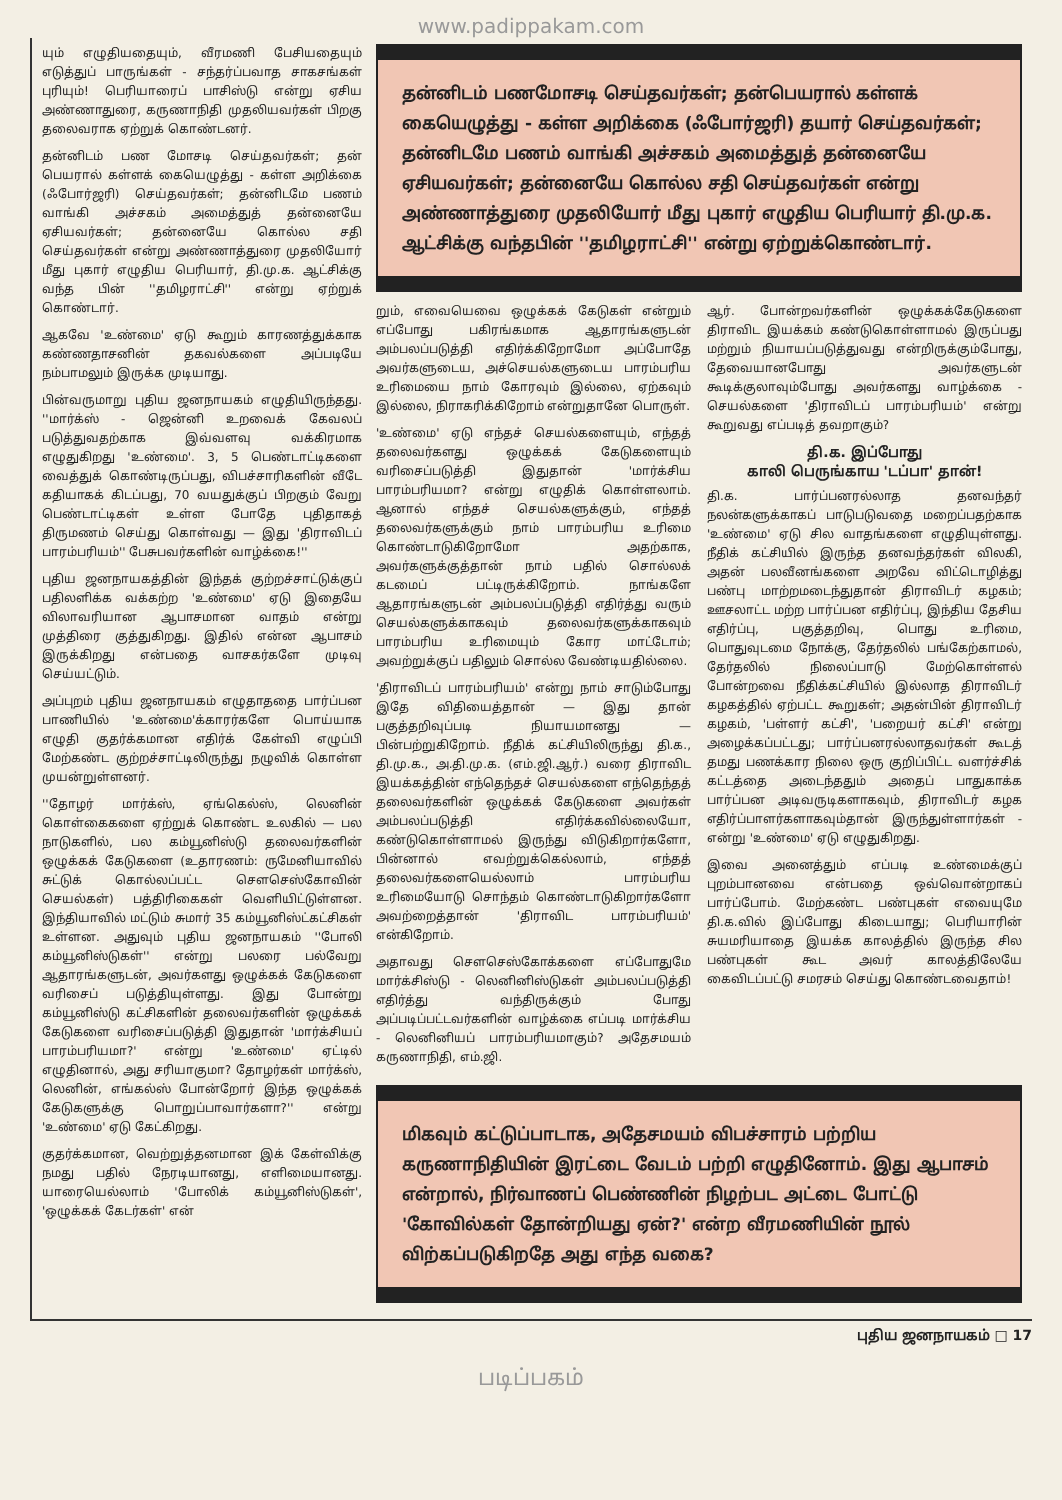www.padippakam.com
யும் எழுதியதையும், வீரமணி பேசியதையும் எடுத்துப் பாருங்கள் - சந்தர்ப்பவாத சாகசங்கள் புரியும்! பெரியாரைப் பாசிஸ்டு என்று ஏசிய அண்ணாதுரை, கருணாநிதி முதலியவர்கள் பிறகு தலைவராக ஏற்றுக் கொண்டனர்.
தன்னிடம் பண மோசடி செய்தவர்கள்; தன் பெயரால் கள்ளக் கையெழுத்து - கள்ள அறிக்கை (ஃபோர்ஜரி) செய்தவர்கள்; தன்னிடமே பணம் வாங்கி அச்சகம் அமைத்துத் தன்னையே ஏசியவர்கள்; தன்னையே கொல்ல சதி செய்தவர்கள் என்று அண்ணாத்துரை முதலியோர் மீது புகார் எழுதிய பெரியார், தி.மு.க. ஆட்சிக்கு வந்த பின் ''தமிழராட்சி'' என்று ஏற்றுக் கொண்டார்.
ஆகவே 'உண்மை' ஏடு கூறும் காரணத்துக்காக கண்ணதாசனின் தகவல்களை அப்படியே நம்பாமலும் இருக்க முடியாது.
பின்வருமாறு புதிய ஜனநாயகம் எழுதியிருந்தது. ''மார்க்ஸ் - ஜென்னி உறவைக் கேவலப் படுத்துவதற்காக இவ்வளவு வக்கிரமாக எழுதுகிறது 'உண்மை'. 3, 5 பெண்டாட்டிகளை வைத்துக் கொண்டிருப்பது, விபச்சாரிகளின் வீடே கதியாகக் கிடப்பது, 70 வயதுக்குப் பிறகும் வேறு பெண்டாட்டிகள் உள்ள போதே புதிதாகத் திருமணம் செய்து கொள்வது — இது 'திராவிடப் பாரம்பரியம்'' பேசுபவர்களின் வாழ்க்கை!''
புதிய ஜனநாயகத்தின் இந்தக் குற்றச்சாட்டுக்குப் பதிலளிக்க வக்கற்ற 'உண்மை' ஏடு இதையே விலாவரியான ஆபாசமான வாதம் என்று முத்திரை குத்துகிறது. இதில் என்ன ஆபாசம் இருக்கிறது என்பதை வாசகர்களே முடிவு செய்யட்டும்.
அப்புறம் புதிய ஜனநாயகம் எழுதாததை பார்ப்பன பாணியில் 'உண்மை'க்காரர்களே பொய்யாக எழுதி குதர்க்கமான எதிர்க் கேள்வி எழுப்பி மேற்கண்ட குற்றச்சாட்டிலிருந்து நழுவிக் கொள்ள முயன்றுள்ளனர்.
''தோழர் மார்க்ஸ், ஏங்கெல்ஸ், லெனின் கொள்கைகளை ஏற்றுக் கொண்ட உலகில் — பல நாடுகளில், பல கம்யூனிஸ்டு தலைவர்களின் ஒழுக்கக் கேடுகளை (உதாரணம்: ருமேனியாவில் சுட்டுக் கொல்லப்பட்ட சௌசெஸ்கோவின் செயல்கள்) பத்திரிகைகள் வெளியிட்டுள்ளன. இந்தியாவில் மட்டும் சுமார் 35 கம்யூனிஸ்ட்கட்சிகள் உள்ளன. அதுவும் புதிய ஜனநாயகம் ''போலி கம்யூனிஸ்டுகள்'' என்று பலரை பல்வேறு ஆதாரங்களுடன், அவர்களது ஒழுக்கக் கேடுகளை வரிசைப் படுத்தியுள்ளது. இது போன்று கம்யூனிஸ்டு கட்சிகளின் தலைவர்களின் ஒழுக்கக் கேடுகளை வரிசைப்படுத்தி இதுதான் 'மார்க்சியப் பாரம்பரியமா?' என்று 'உண்மை' ஏட்டில் எழுதினால், அது சரியாகுமா? தோழர்கள் மார்க்ஸ், லெனின், எங்கல்ஸ் போன்றோர் இந்த ஒழுக்கக் கேடுகளுக்கு பொறுப்பாவார்களா?'' என்று 'உண்மை' ஏடு கேட்கிறது.
குதர்க்கமான, வெற்றுத்தனமான இக் கேள்விக்கு நமது பதில் நேரடியானது, எளிமையானது. யாரையெல்லாம் 'போலிக் கம்யூனிஸ்டுகள்', 'ஒழுக்கக் கேடர்கள்' என்
தன்னிடம் பணமோசடி செய்தவர்கள்; தன்பெயரால் கள்ளக் கையெழுத்து - கள்ள அறிக்கை (ஃபோர்ஜரி) தயார் செய்தவர்கள்; தன்னிடமே பணம் வாங்கி அச்சகம் அமைத்துத் தன்னையே ஏசியவர்கள்; தன்னையே கொல்ல சதி செய்தவர்கள் என்று அண்ணாத்துரை முதலியோர் மீது புகார் எழுதிய பெரியார் தி.மு.க. ஆட்சிக்கு வந்தபின் ''தமிழராட்சி'' என்று ஏற்றுக்கொண்டார்.
றும், எவையெவை ஒழுக்கக் கேடுகள் என்றும் எப்போது பகிரங்கமாக ஆதாரங்களுடன் அம்பலப்படுத்தி எதிர்க்கிறோமோ அப்போதே அவர்களுடைய, அச்செயல்களுடைய பாரம்பரிய உரிமையை நாம் கோரவும் இல்லை, ஏற்கவும் இல்லை, நிராகரிக்கிறோம் என்றுதானே பொருள்.
'உண்மை' ஏடு எந்தச் செயல்களையும், எந்தத் தலைவர்களது ஒழுக்கக் கேடுகளையும் வரிசைப்படுத்தி இதுதான் 'மார்க்சிய பாரம்பரியமா? என்று எழுதிக் கொள்ளலாம். ஆனால் எந்தச் செயல்களுக்கும், எந்தத் தலைவர்களுக்கும் நாம் பாரம்பரிய உரிமை கொண்டாடுகிறோமோ அதற்காக, அவர்களுக்குத்தான் நாம் பதில் சொல்லக் கடமைப் பட்டிருக்கிறோம். நாங்களே ஆதாரங்களுடன் அம்பலப்படுத்தி எதிர்த்து வரும் செயல்களுக்காகவும் தலைவர்களுக்காகவும் பாரம்பரிய உரிமையும் கோர மாட்டோம்; அவற்றுக்குப் பதிலும் சொல்ல வேண்டியதில்லை.
'திராவிடப் பாரம்பரியம்' என்று நாம் சாடும்போது இதே விதியைத்தான் — இது தான் பகுத்தறிவுப்படி நியாயமானது — பின்பற்றுகிறோம். நீதிக் கட்சியிலிருந்து தி.க., தி.மு.க., அ.தி.மு.க. (எம்.ஜி.ஆர்.) வரை திராவிட இயக்கத்தின் எந்தெந்தச் செயல்களை எந்தெந்தத் தலைவர்களின் ஒழுக்கக் கேடுகளை அவர்கள் அம்பலப்படுத்தி எதிர்க்கவில்லையோ, கண்டுகொள்ளாமல் இருந்து விடுகிறார்களோ, பின்னால் எவற்றுக்கெல்லாம், எந்தத் தலைவர்களையெல்லாம் பாரம்பரிய உரிமையோடு சொந்தம் கொண்டாடுகிறார்களோ அவற்றைத்தான் 'திராவிட பாரம்பரியம்' என்கிறோம்.
அதாவது சௌசெஸ்கோக்களை எப்போதுமே மார்க்சிஸ்டு - லெனினிஸ்டுகள் அம்பலப்படுத்தி எதிர்த்து வந்திருக்கும் போது அப்படிப்பட்டவர்களின் வாழ்க்கை எப்படி மார்க்சிய - லெனினியப் பாரம்பரியமாகும்? அதேசமயம் கருணாநிதி, எம்.ஜி.
ஆர். போன்றவர்களின் ஒழுக்கக்கேடுகளை திராவிட இயக்கம் கண்டுகொள்ளாமல் இருப்பது மற்றும் நியாயப்படுத்துவது என்றிருக்கும்போது, தேவையானபோது அவர்களுடன் கூடிக்குலாவும்போது அவர்களது வாழ்க்கை - செயல்களை 'திராவிடப் பாரம்பரியம்' என்று கூறுவது எப்படித் தவறாகும்?
தி.க. இப்போது
காலி பெருங்காய 'டப்பா' தான்!
தி.க. பார்ப்பனரல்லாத தனவந்தர் நலன்களுக்காகப் பாடுபடுவதை மறைப்பதற்காக 'உண்மை' ஏடு சில வாதங்களை எழுதியுள்ளது. நீதிக் கட்சியில் இருந்த தனவந்தர்கள் விலகி, அதன் பலவீனங்களை அறவே விட்டொழித்து பண்பு மாற்றமடைந்துதான் திராவிடர் கழகம்; ஊசலாட்ட மற்ற பார்ப்பன எதிர்ப்பு, இந்திய தேசிய எதிர்ப்பு, பகுத்தறிவு, பொது உரிமை, பொதுவுடமை நோக்கு, தேர்தலில் பங்கேற்காமல், தேர்தலில் நிலைப்பாடு மேற்கொள்ளல் போன்றவை நீதிக்கட்சியில் இல்லாத திராவிடர் கழகத்தில் ஏற்பட்ட கூறுகள்; அதன்பின் திராவிடர் கழகம், 'பள்ளர் கட்சி', 'பறையர் கட்சி' என்று அழைக்கப்பட்டது; பார்ப்பனரல்லாதவர்கள் கூடத் தமது பணக்கார நிலை ஒரு குறிப்பிட்ட வளர்ச்சிக் கட்டத்தை அடைந்ததும் அதைப் பாதுகாக்க பார்ப்பன அடிவருடிகளாகவும், திராவிடர் கழக எதிர்ப்பாளர்களாகவும்தான் இருந்துள்ளார்கள் - என்று 'உண்மை' ஏடு எழுதுகிறது.
இவை அனைத்தும் எப்படி உண்மைக்குப் புறம்பானவை என்பதை ஒவ்வொன்றாகப் பார்ப்போம். மேற்கண்ட பண்புகள் எவையுமே தி.க.வில் இப்போது கிடையாது; பெரியாரின் சுயமரியாதை இயக்க காலத்தில் இருந்த சில பண்புகள் கூட அவர் காலத்திலேயே கைவிடப்பட்டு சமரசம் செய்து கொண்டவைதாம்!
மிகவும் கட்டுப்பாடாக, அதேசமயம் விபச்சாரம் பற்றிய கருணாநிதியின் இரட்டை வேடம் பற்றி எழுதினோம். இது ஆபாசம் என்றால், நிர்வாணப் பெண்ணின் நிழற்பட அட்டை போட்டு 'கோவில்கள் தோன்றியது ஏன்?' என்ற வீரமணியின் நூல் விற்கப்படுகிறதே அது எந்த வகை?
புதிய ஜனநாயகம் □ 17
படிப்பகம்